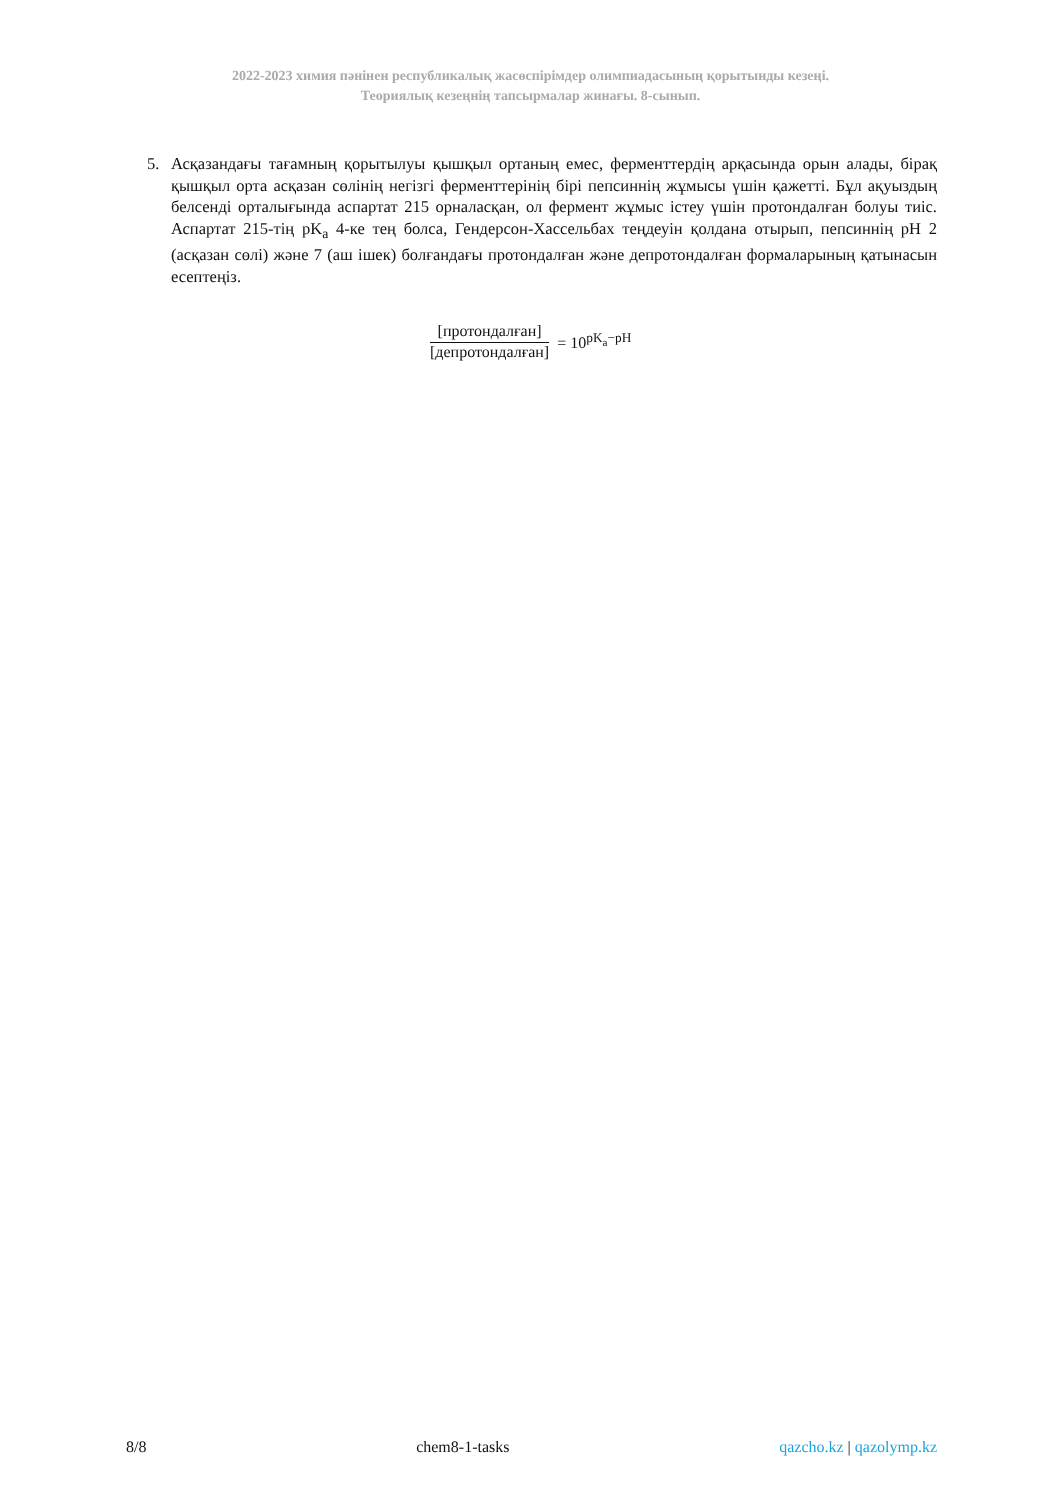2022-2023 химия пәнінен республикалық жасөспірімдер олимпиадасының қорытынды кезеңі.
Теориялық кезеңнің тапсырмалар жинағы. 8-сынып.
5. Асқазандағы тағамның қорытылуы қышқыл ортаның емес, ферменттердің арқасында орын алады, бірақ қышқыл орта асқазан сөлінің негізгі ферменттерінің бірі пепсиннің жұмысы үшін қажетті. Бұл ақуыздың белсенді орталығында аспартат 215 орналасқан, ол фермент жұмыс істеу үшін протондалған болуы тиіс. Аспартат 215-тің pK<sub>a</sub> 4-ке тең болса, Гендерсон-Хассельбах теңдеуін қолдана отырып, пепсиннің pH 2 (асқазан сөлі) және 7 (аш ішек) болғандағы протондалған және депротондалған формаларының қатынасын есептеңіз.
[протондалған]
[депротондалған]
= 10<sup>pK<sub>a</sub>−pH</sup>
8/8 chem8-1-tasks qazcho.kz | qazolymp.kz